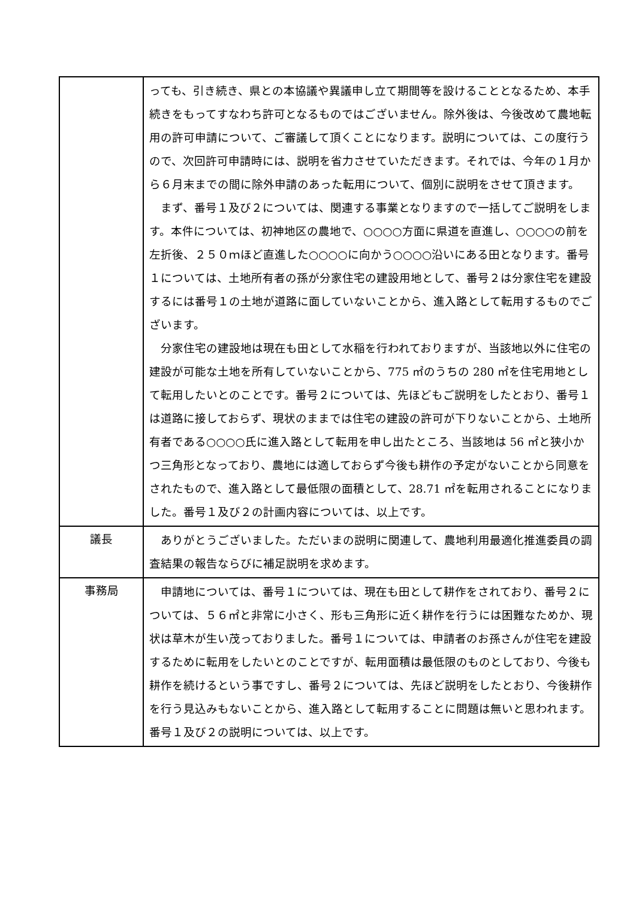| | っても、引き続き、県との本協議や異議申し立て期間等を設けることとなるため、本手続きをもってすなわち許可となるものではございません。除外後は、今後改めて農地転用の許可申請について、ご審議して頂くことになります。説明については、この度行うので、次回許可申請時には、説明を省力させていただきます。それでは、今年の１月から６月末までの間に除外申請のあった転用について、個別に説明をさせて頂きます。 まず、番号１及び２については、関連する事業となりますので一括してご説明をします。本件については、初神地区の農地で、○○○○方面に県道を直進し、○○○○の前を左折後、２５０ｍほど直進した○○○○に向かう○○○○沿いにある田となります。番号１については、土地所有者の孫が分家住宅の建設用地として、番号２は分家住宅を建設するには番号１の土地が道路に面していないことから、進入路として転用するものでございます。 分家住宅の建設地は現在も田として水稲を行われておりますが、当該地以外に住宅の建設が可能な土地を所有していないことから、775 ㎡のうちの 280 ㎡を住宅用地として転用したいとのことです。番号２については、先ほどもご説明をしたとおり、番号１は道路に接しておらず、現状のままでは住宅の建設の許可が下りないことから、土地所有者である○○○○氏に進入路として転用を申し出たところ、当該地は 56 ㎡と狭小かつ三角形となっており、農地には適しておらず今後も耕作の予定がないことから同意をされたもので、進入路として最低限の面積として、28.71 ㎡を転用されることになりました。番号１及び２の計画内容については、以上です。 |
| 議長 | ありがとうございました。ただいまの説明に関連して、農地利用最適化推進委員の調査結果の報告ならびに補足説明を求めます。 |
| 事務局 | 申請地については、番号１については、現在も田として耕作をされており、番号２については、５６㎡と非常に小さく、形も三角形に近く耕作を行うには困難なためか、現状は草木が生い茂っておりました。番号１については、申請者のお孫さんが住宅を建設するために転用をしたいとのことですが、転用面積は最低限のものとしており、今後も耕作を続けるという事ですし、番号２については、先ほど説明をしたとおり、今後耕作を行う見込みもないことから、進入路として転用することに問題は無いと思われます。番号１及び２の説明については、以上です。 |